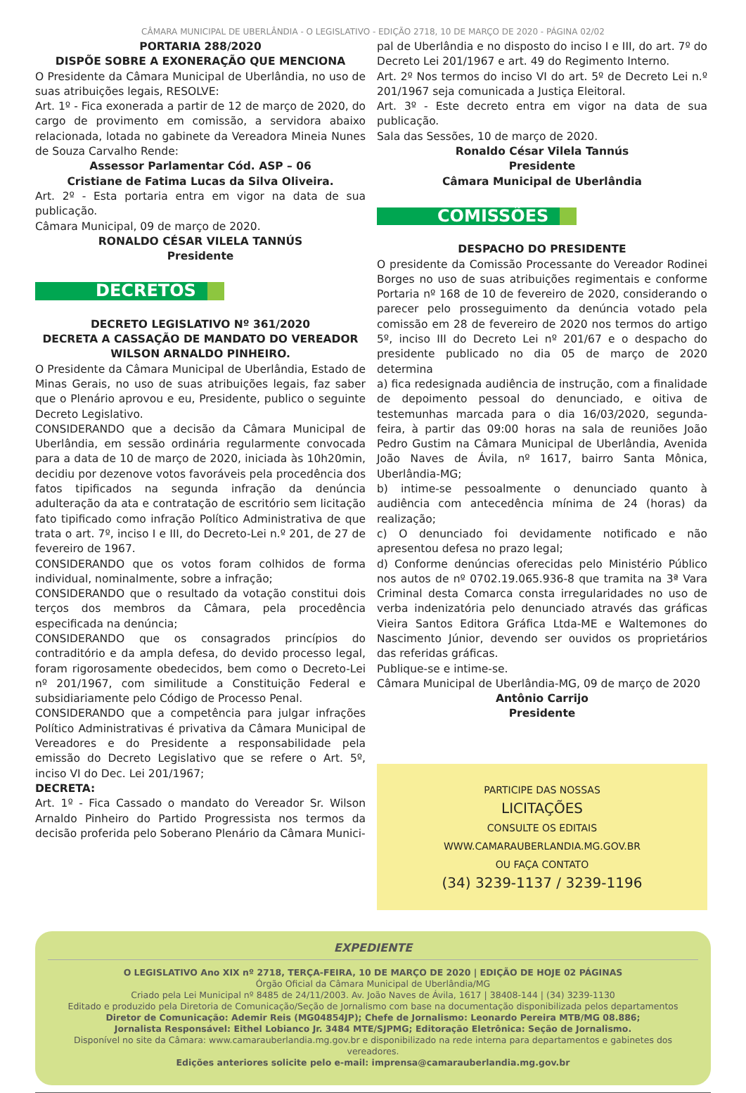CÂMARA MUNICIPAL DE UBERLÂNDIA - O LEGISLATIVO - EDIÇÃO 2718, 10 DE MARÇO DE 2020 - PÁGINA 02/02
PORTARIA 288/2020
DISPÕE SOBRE A EXONERAÇÃO QUE MENCIONA
O Presidente da Câmara Municipal de Uberlândia, no uso de suas atribuições legais, RESOLVE:
Art. 1º - Fica exonerada a partir de 12 de março de 2020, do cargo de provimento em comissão, a servidora abaixo relacionada, lotada no gabinete da Vereadora Mineia Nunes de Souza Carvalho Rende:
Assessor Parlamentar Cód. ASP – 06
Cristiane de Fatima Lucas da Silva Oliveira.
Art. 2º - Esta portaria entra em vigor na data de sua publicação.
Câmara Municipal, 09 de março de 2020.
RONALDO CÉSAR VILELA TANNÚS
Presidente
DECRETOS
DECRETO LEGISLATIVO Nº 361/2020
DECRETA A CASSAÇÃO DE MANDATO DO VEREADOR WILSON ARNALDO PINHEIRO.
O Presidente da Câmara Municipal de Uberlândia, Estado de Minas Gerais, no uso de suas atribuições legais, faz saber que o Plenário aprovou e eu, Presidente, publico o seguinte Decreto Legislativo.
CONSIDERANDO que a decisão da Câmara Municipal de Uberlândia, em sessão ordinária regularmente convocada para a data de 10 de março de 2020, iniciada às 10h20min, decidiu por dezenove votos favoráveis pela procedência dos fatos tipificados na segunda infração da denúncia adulteração da ata e contratação de escritório sem licitação fato tipificado como infração Político Administrativa de que trata o art. 7º, inciso I e III, do Decreto-Lei n.º 201, de 27 de fevereiro de 1967.
CONSIDERANDO que os votos foram colhidos de forma individual, nominalmente, sobre a infração;
CONSIDERANDO que o resultado da votação constitui dois terços dos membros da Câmara, pela procedência especificada na denúncia;
CONSIDERANDO que os consagrados princípios do contraditório e da ampla defesa, do devido processo legal, foram rigorosamente obedecidos, bem como o Decreto-Lei nº 201/1967, com similitude a Constituição Federal e subsidiariamente pelo Código de Processo Penal.
CONSIDERANDO que a competência para julgar infrações Político Administrativas é privativa da Câmara Municipal de Vereadores e do Presidente a responsabilidade pela emissão do Decreto Legislativo que se refere o Art. 5º, inciso VI do Dec. Lei 201/1967;
DECRETA:
Art. 1º - Fica Cassado o mandato do Vereador Sr. Wilson Arnaldo Pinheiro do Partido Progressista nos termos da decisão proferida pelo Soberano Plenário da Câmara Munici-
pal de Uberlândia e no disposto do inciso I e III, do art. 7º do Decreto Lei 201/1967 e art. 49 do Regimento Interno.
Art. 2º Nos termos do inciso VI do art. 5º de Decreto Lei n.º 201/1967 seja comunicada a Justiça Eleitoral.
Art. 3º - Este decreto entra em vigor na data de sua publicação.
Sala das Sessões, 10 de março de 2020.
Ronaldo César Vilela Tannús
Presidente
Câmara Municipal de Uberlândia
COMISSÕES
DESPACHO DO PRESIDENTE
O presidente da Comissão Processante do Vereador Rodinei Borges no uso de suas atribuições regimentais e conforme Portaria nº 168 de 10 de fevereiro de 2020, considerando o parecer pelo prosseguimento da denúncia votado pela comissão em 28 de fevereiro de 2020 nos termos do artigo 5º, inciso III do Decreto Lei nº 201/67 e o despacho do presidente publicado no dia 05 de março de 2020 determina
a) fica redesignada audiência de instrução, com a finalidade de depoimento pessoal do denunciado, e oitiva de testemunhas marcada para o dia 16/03/2020, segunda-feira, à partir das 09:00 horas na sala de reuniões João Pedro Gustim na Câmara Municipal de Uberlândia, Avenida João Naves de Ávila, nº 1617, bairro Santa Mônica, Uberlândia-MG;
b) intime-se pessoalmente o denunciado quanto à audiência com antecedência mínima de 24 (horas) da realização;
c) O denunciado foi devidamente notificado e não apresentou defesa no prazo legal;
d) Conforme denúncias oferecidas pelo Ministério Público nos autos de nº 0702.19.065.936-8 que tramita na 3ª Vara Criminal desta Comarca consta irregularidades no uso de verba indenizatória pelo denunciado através das gráficas Vieira Santos Editora Gráfica Ltda-ME e Waltemones do Nascimento Júnior, devendo ser ouvidos os proprietários das referidas gráficas.
Publique-se e intime-se.
Câmara Municipal de Uberlândia-MG, 09 de março de 2020
Antônio Carrijo
Presidente
PARTICIPE DAS NOSSAS
LICITAÇÕES
CONSULTE OS EDITAIS
WWW.CAMARAUBERLANDIA.MG.GOV.BR
OU FAÇA CONTATO
(34) 3239-1137 / 3239-1196
EXPEDIENTE
O LEGISLATIVO Ano XIX nº 2718, TERÇA-FEIRA, 10 DE MARÇO DE 2020 | EDIÇÃO DE HOJE 02 PÁGINAS
Órgão Oficial da Câmara Municipal de Uberlândia/MG
Criado pela Lei Municipal nº 8485 de 24/11/2003. Av. João Naves de Ávila, 1617 | 38408-144 | (34) 3239-1130
Editado e produzido pela Diretoria de Comunicação/Seção de Jornalismo com base na documentação disponibilizada pelos departamentos
Diretor de Comunicação: Ademir Reis (MG04854JP); Chefe de Jornalismo: Leonardo Pereira MTB/MG 08.886;
Jornalista Responsável: Eithel Lobianco Jr. 3484 MTE/SJPMG; Editoração Eletrônica: Seção de Jornalismo.
Disponível no site da Câmara: www.camarauberlandia.mg.gov.br e disponibilizado na rede interna para departamentos e gabinetes dos vereadores.
Edições anteriores solicite pelo e-mail: imprensa@camarauberlandia.mg.gov.br